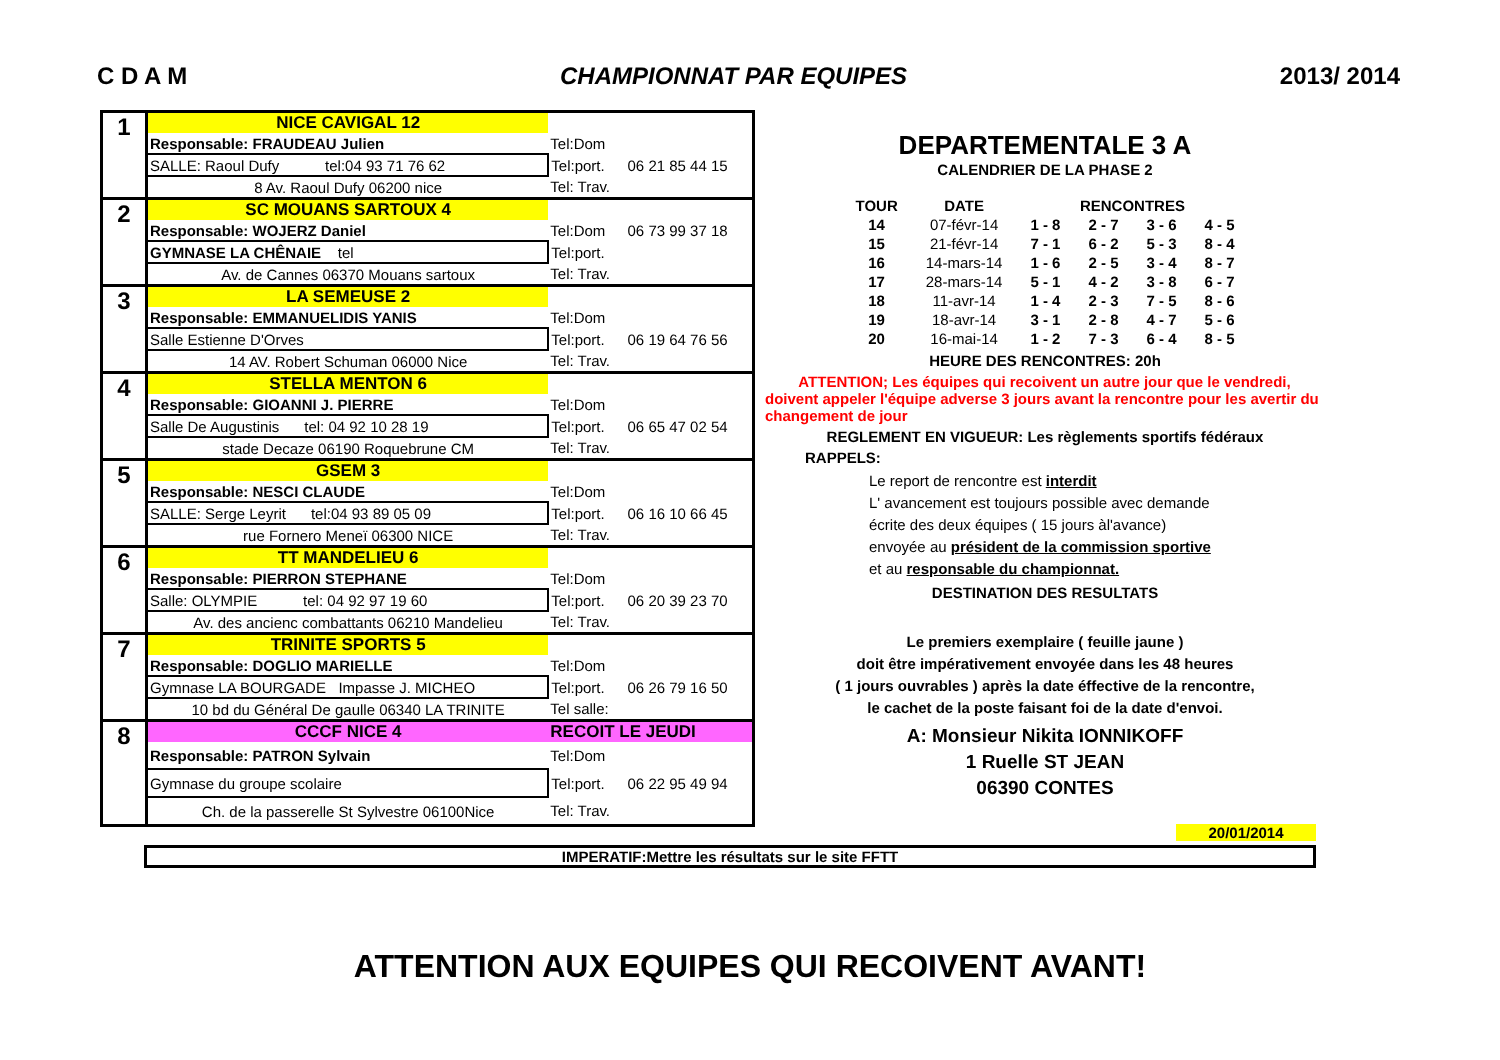C D A M CHAMPIONNAT PAR EQUIPES 2013/ 2014
| 1 | NICE CAVIGAL 12 | | |
| | Responsable: FRAUDEAU Julien | Tel:Dom | |
| | SALLE: Raoul Dufy tel:04 93 71 76 62 | Tel:port. | 06 21 85 44 15 |
| | 8 Av. Raoul Dufy 06200 nice | Tel: Trav. | |
| 2 | SC MOUANS SARTOUX 4 | | |
| | Responsable: WOJERZ Daniel | Tel:Dom | 06 73 99 37 18 |
| | GYMNASE LA CHÊNAIE tel | Tel:port. | |
| | Av. de Cannes 06370 Mouans sartoux | Tel: Trav. | |
| 3 | LA SEMEUSE 2 | | |
| | Responsable: EMMANUELIDIS YANIS | Tel:Dom | |
| | Salle Estienne D'Orves | Tel:port. | 06 19 64 76 56 |
| | 14 AV. Robert Schuman 06000 Nice | Tel: Trav. | |
| 4 | STELLA MENTON 6 | | |
| | Responsable: GIOANNI J. PIERRE | Tel:Dom | |
| | Salle De Augustinis tel: 04 92 10 28 19 | Tel:port. | 06 65 47 02 54 |
| | stade Decaze 06190 Roquebrune CM | Tel: Trav. | |
| 5 | GSEM 3 | | |
| | Responsable: NESCI CLAUDE | Tel:Dom | |
| | SALLE: Serge Leyrit tel:04 93 89 05 09 | Tel:port. | 06 16 10 66 45 |
| | rue Fornero Meneï 06300 NICE | Tel: Trav. | |
| 6 | TT MANDELIEU 6 | | |
| | Responsable: PIERRON STEPHANE | Tel:Dom | |
| | Salle: OLYMPIE tel: 04 92 97 19 60 | Tel:port. | 06 20 39 23 70 |
| | Av. des ancienc combattants 06210 Mandelieu | Tel: Trav. | |
| 7 | TRINITE SPORTS 5 | | |
| | Responsable: DOGLIO MARIELLE | Tel:Dom | |
| | Gymnase LA BOURGADE Impasse J. MICHEO | Tel:port. | 06 26 79 16 50 |
| | 10 bd du Général De gaulle 06340 LA TRINITE | Tel salle: | |
| 8 | CCCF NICE 4 | RECOIT LE JEUDI | |
| | Responsable: PATRON Sylvain | Tel:Dom | |
| | Gymnase du groupe scolaire | Tel:port. | 06 22 95 49 94 |
| | Ch. de la passerelle St Sylvestre 06100Nice | Tel: Trav. | |
DEPARTEMENTALE 3 A
CALENDRIER DE LA PHASE 2
| TOUR | DATE | RENCONTRES | | | |
| --- | --- | --- | --- | --- | --- |
| 14 | 07-févr-14 | 1 - 8 | 2 - 7 | 3 - 6 | 4 - 5 |
| 15 | 21-févr-14 | 7 - 1 | 6 - 2 | 5 - 3 | 8 - 4 |
| 16 | 14-mars-14 | 1 - 6 | 2 - 5 | 3 - 4 | 8 - 7 |
| 17 | 28-mars-14 | 5 - 1 | 4 - 2 | 3 - 8 | 6 - 7 |
| 18 | 11-avr-14 | 1 - 4 | 2 - 3 | 7 - 5 | 8 - 6 |
| 19 | 18-avr-14 | 3 - 1 | 2 - 8 | 4 - 7 | 5 - 6 |
| 20 | 16-mai-14 | 1 - 2 | 7 - 3 | 6 - 4 | 8 - 5 |
HEURE DES RENCONTRES: 20h
ATTENTION; Les équipes qui recoivent un autre jour que le vendredi, doivent appeler l'équipe adverse 3 jours avant la rencontre pour les avertir du changement de jour
REGLEMENT EN VIGUEUR: Les règlements sportifs fédéraux
RAPPELS:
Le report de rencontre est interdit
L' avancement est toujours possible avec demande
écrite des deux équipes ( 15 jours àl'avance)
envoyée au président de la commission sportive
et au responsable du championnat.
DESTINATION DES RESULTATS
Le premiers exemplaire ( feuille jaune )
doit être impérativement envoyée dans les 48 heures
( 1 jours ouvrables ) après la date éffective de la rencontre,
le cachet de la poste faisant foi de la date d'envoi.
A: Monsieur Nikita IONNIKOFF
1 Ruelle ST JEAN
06390 CONTES
20/01/2014
IMPERATIF:Mettre les résultats sur le site FFTT
ATTENTION AUX EQUIPES QUI RECOIVENT AVANT!